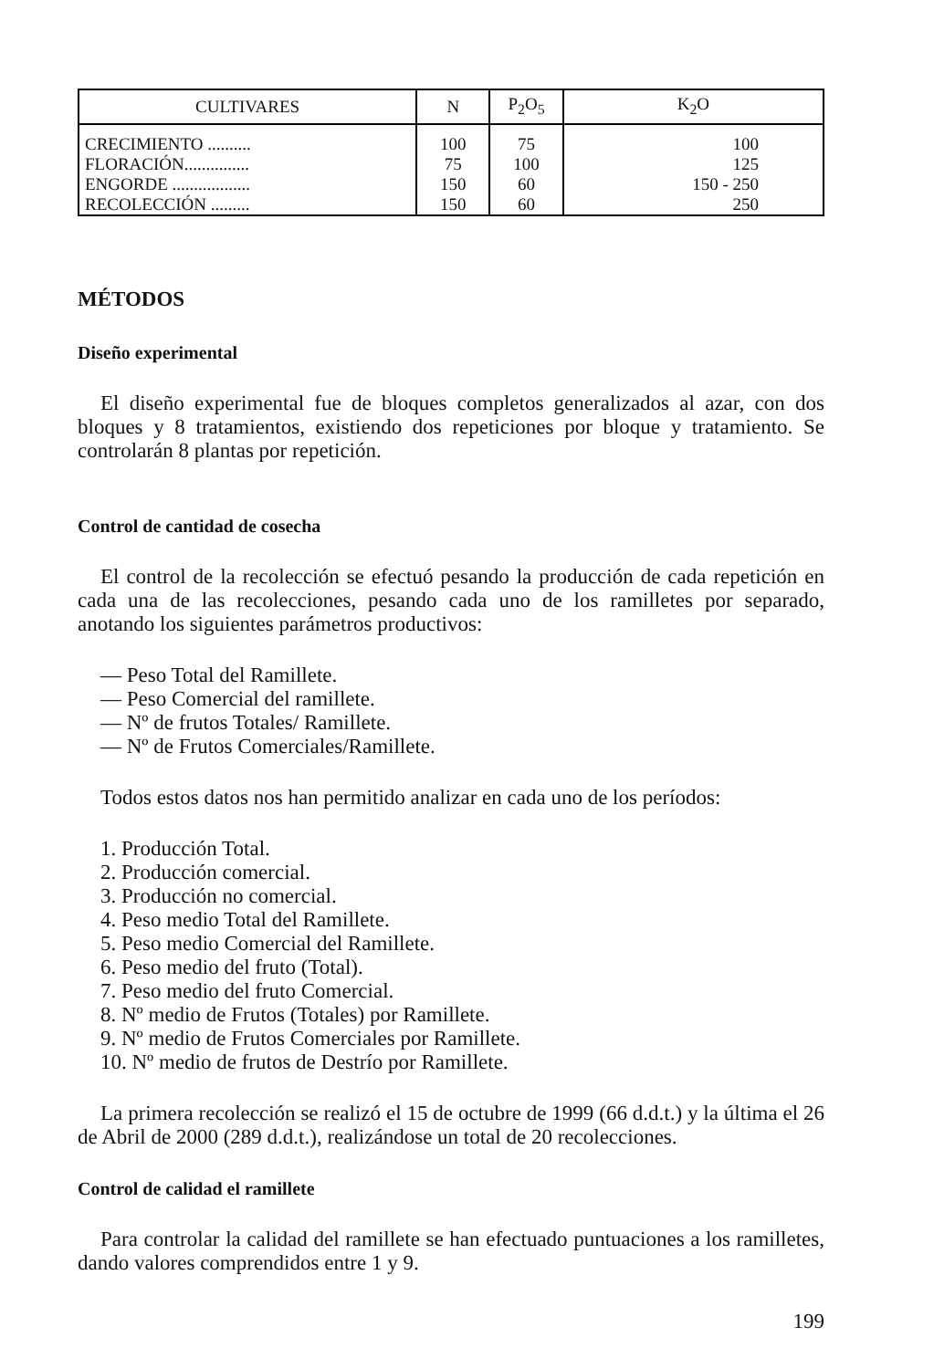| CULTIVARES | N | P<sub>2</sub>O<sub>5</sub> | K<sub>2</sub>O |
| --- | --- | --- | --- |
| CRECIMIENTO .......... | 100 | 75 | 100 |
| FLORACIÓN............... | 75 | 100 | 125 |
| ENGORDE .................. | 150 | 60 | 150 - 250 |
| RECOLECCIÓN ......... | 150 | 60 | 250 |
MÉTODOS
Diseño experimental
El diseño experimental fue de bloques completos generalizados al azar, con dos bloques y 8 tratamientos, existiendo dos repeticiones por bloque y tratamiento. Se controlarán 8 plantas por repetición.
Control de cantidad de cosecha
El control de la recolección se efectuó pesando la producción de cada repetición en cada una de las recolecciones, pesando cada uno de los ramilletes por separado, anotando los siguientes parámetros productivos:
— Peso Total del Ramillete.
— Peso Comercial del ramillete.
— Nº de frutos Totales/ Ramillete.
— Nº de Frutos Comerciales/Ramillete.
Todos estos datos nos han permitido analizar en cada uno de los períodos:
1. Producción Total.
2. Producción comercial.
3. Producción no comercial.
4. Peso medio Total del Ramillete.
5. Peso medio Comercial del Ramillete.
6. Peso medio del fruto (Total).
7. Peso medio del fruto Comercial.
8. Nº medio de Frutos (Totales) por Ramillete.
9. Nº medio de Frutos Comerciales por Ramillete.
10. Nº medio de frutos de Destrío por Ramillete.
La primera recolección se realizó el 15 de octubre de 1999 (66 d.d.t.) y la última el 26 de Abril de 2000 (289 d.d.t.), realizándose un total de 20 recolecciones.
Control de calidad el ramillete
Para controlar la calidad del ramillete se han efectuado puntuaciones a los ramilletes, dando valores comprendidos entre 1 y 9.
199